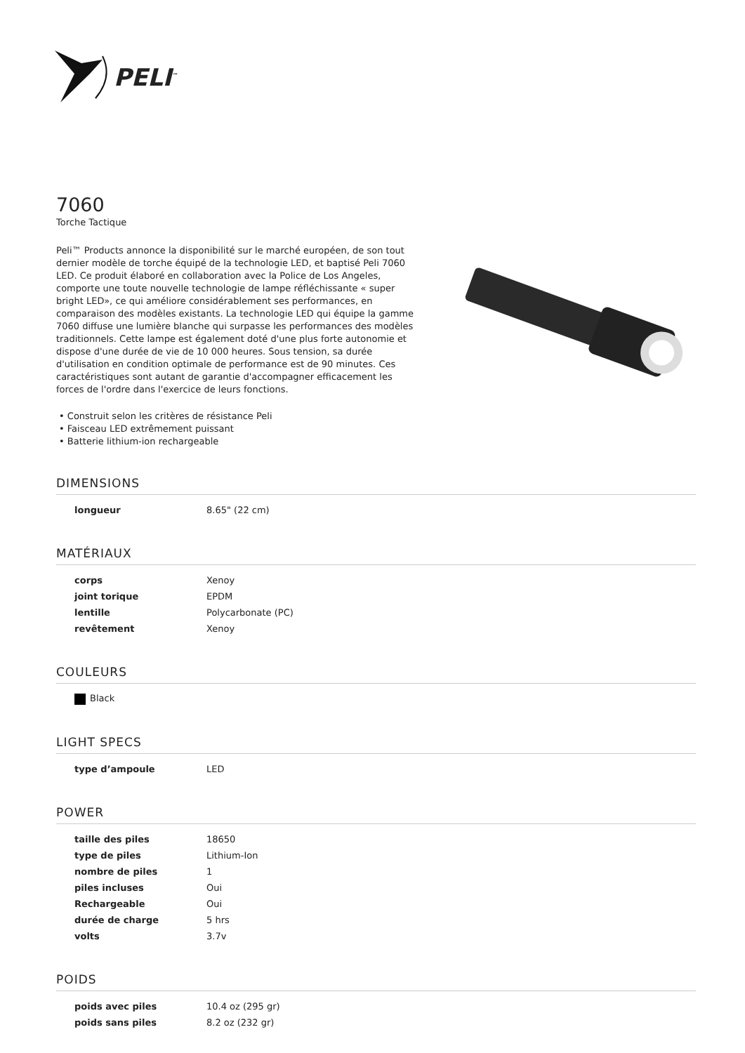PELI<sup>™</sup>
7060
Torche Tactique
Peli™ Products annonce la disponibilité sur le marché européen, de son tout dernier modèle de torche équipé de la technologie LED, et baptisé Peli 7060 LED. Ce produit élaboré en collaboration avec la Police de Los Angeles, comporte une toute nouvelle technologie de lampe réfléchissante « super bright LED», ce qui améliore considérablement ses performances, en comparaison des modèles existants. La technologie LED qui équipe la gamme 7060 diffuse une lumière blanche qui surpasse les performances des modèles traditionnels. Cette lampe est également doté d'une plus forte autonomie et dispose d'une durée de vie de 10 000 heures. Sous tension, sa durée d'utilisation en condition optimale de performance est de 90 minutes. Ces caractéristiques sont autant de garantie d'accompagner efficacement les forces de l'ordre dans l'exercice de leurs fonctions.
• Construit selon les critères de résistance Peli
• Faisceau LED extrêmement puissant
• Batterie lithium-ion rechargeable
DIMENSIONS
| longueur | 8.65" (22 cm) |
MATÉRIAUX
| corps | Xenoy |
| joint torique | EPDM |
| lentille | Polycarbonate (PC) |
| revêtement | Xenoy |
COULEURS
| Black |
LIGHT SPECS
| type d’ampoule | LED |
POWER
| taille des piles | 18650 |
| type de piles | Lithium-Ion |
| nombre de piles | 1 |
| piles incluses | Oui |
| Rechargeable | Oui |
| durée de charge | 5 hrs |
| volts | 3.7v |
POIDS
| poids avec piles | 10.4 oz (295 gr) |
| poids sans piles | 8.2 oz (232 gr) |